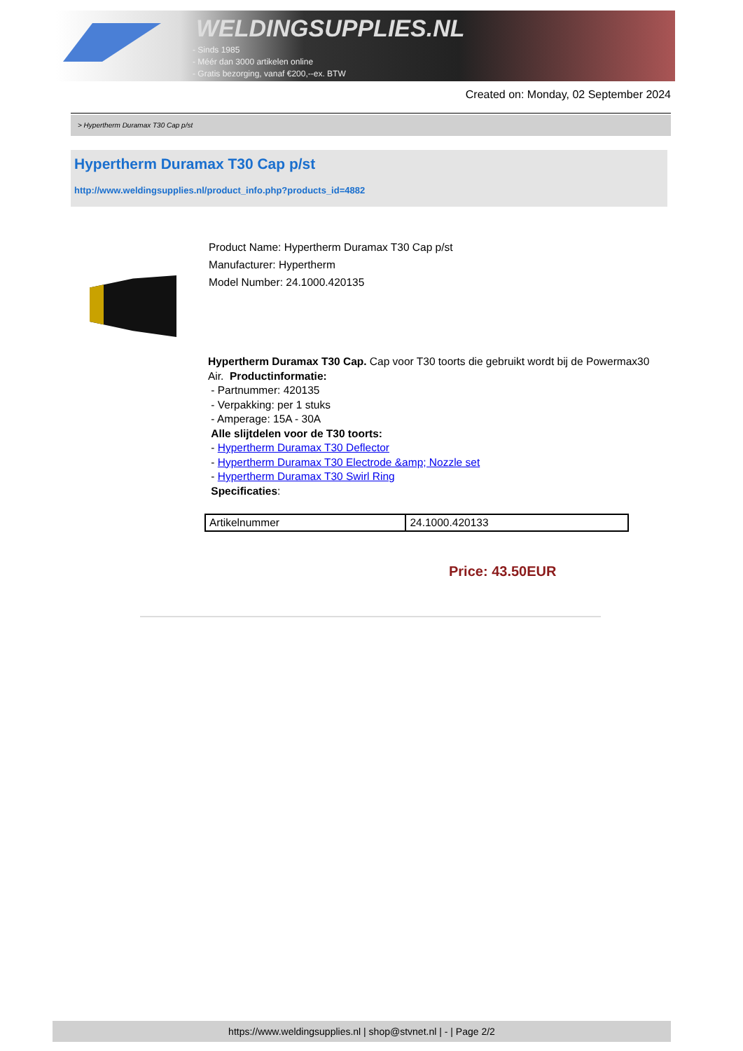WELDINGSUPPLIES.NL
- Sinds 1985
- Méér dan 3000 artikelen online
- Gratis bezorging, vanaf €200,--ex. BTW
Created on: Monday, 02 September 2024
> Hypertherm Duramax T30 Cap p/st
Hypertherm Duramax T30 Cap p/st
http://www.weldingsupplies.nl/product_info.php?products_id=4882
Product Name: Hypertherm Duramax T30 Cap p/st
Manufacturer: Hypertherm
Model Number: 24.1000.420135
Hypertherm Duramax T30 Cap. Cap voor T30 toorts die gebruikt wordt bij de Powermax30 Air. Productinformatie:
- Partnummer: 420135
- Verpakking: per 1 stuks
- Amperage: 15A - 30A
Alle slijtdelen voor de T30 toorts:
- Hypertherm Duramax T30 Deflector
- Hypertherm Duramax T30 Electrode &amp; Nozzle set
- Hypertherm Duramax T30 Swirl Ring
Specificaties:
| Artikelnummer | 24.1000.420133 |
Price: 43.50EUR
https://www.weldingsupplies.nl | shop@stvnet.nl | - | Page 2/2